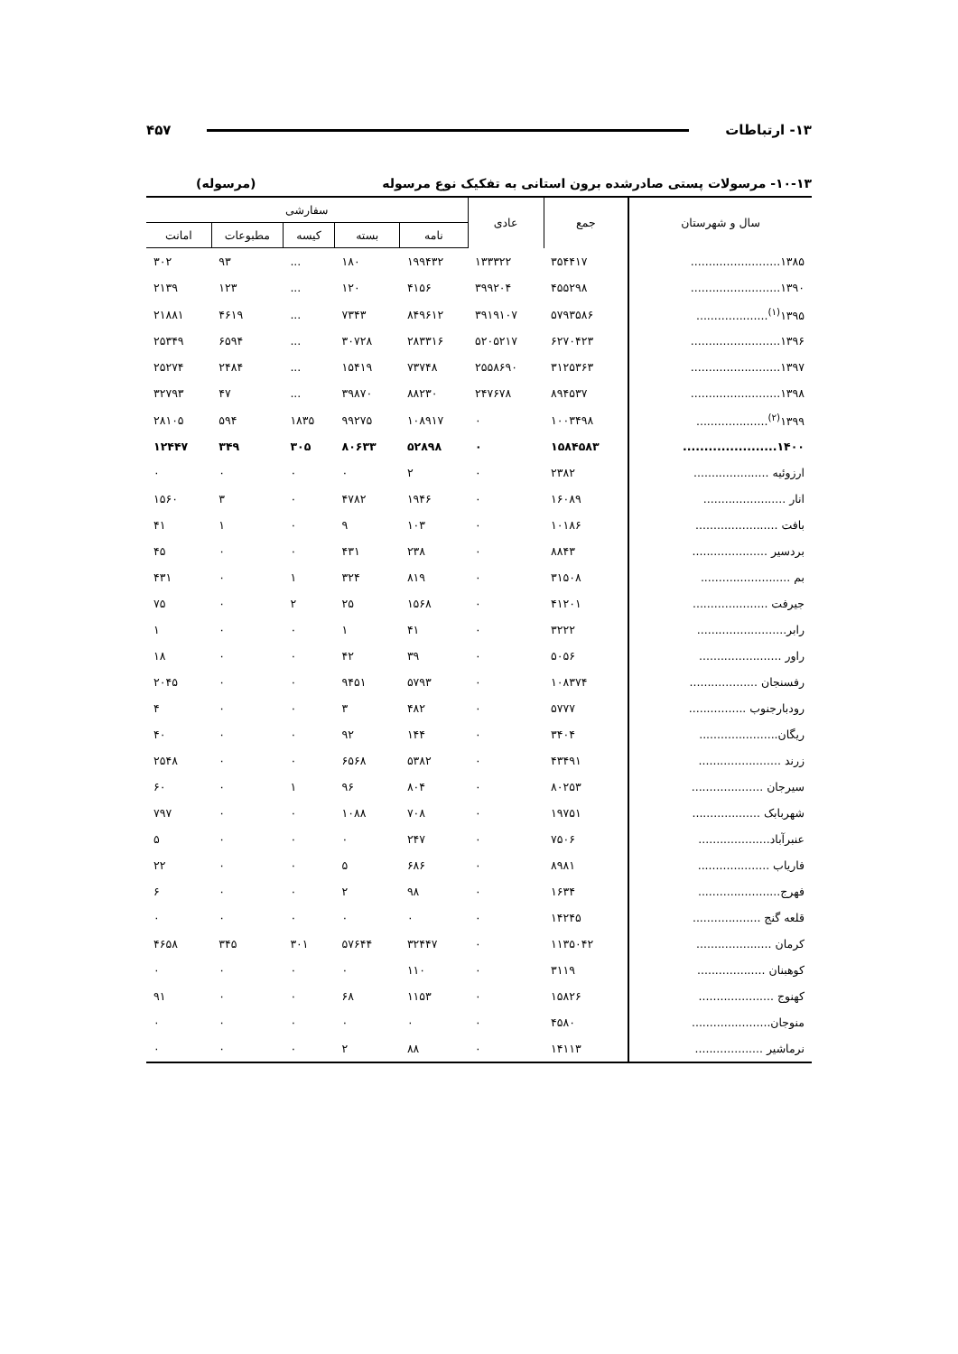۱۳- ارتباطات ۴۵۷
۱۰-۱۳- مرسولات پستی صادرشده برون استانی به تفکیک نوع مرسوله (مرسوله)
| سال و شهرستان | جمع | عادی | سفارشی | | | | |
| --- | --- | --- | --- | --- | --- | --- | --- |
| | | | نامه | بسته | کیسه | مطبوعات | امانت |
| ۱۳۸۵......................... | ۳۵۴۴۱۷ | ۱۳۳۳۲۲ | ۱۹۹۴۳۲ | ۱۸۰ | ... | ۹۳ | ۳۰۲ |
| ۱۳۹۰......................... | ۴۵۵۲۹۸ | ۳۹۹۲۰۴ | ۴۱۵۶ | ۱۲۰ | ... | ۱۲۳ | ۲۱۳۹ |
| ۱۳۹۵<sup>(۱)</sup>.................... | ۵۷۹۳۵۸۶ | ۳۹۱۹۱۰۷ | ۸۴۹۶۱۲ | ۷۳۴۳ | ... | ۴۶۱۹ | ۲۱۸۸۱ |
| ۱۳۹۶......................... | ۶۲۷۰۴۲۳ | ۵۲۰۵۲۱۷ | ۲۸۳۳۱۶ | ۳۰۷۲۸ | ... | ۶۵۹۴ | ۲۵۳۴۹ |
| ۱۳۹۷......................... | ۳۱۲۵۳۶۳ | ۲۵۵۸۶۹۰ | ۷۳۷۴۸ | ۱۵۴۱۹ | ... | ۲۴۸۴ | ۲۵۲۷۴ |
| ۱۳۹۸......................... | ۸۹۴۵۳۷ | ۲۴۷۶۷۸ | ۸۸۲۳۰ | ۳۹۸۷۰ | ... | ۴۷ | ۳۲۷۹۳ |
| ۱۳۹۹<sup>(۲)</sup>.................... | ۱۰۰۳۴۹۸ | ۰ | ۱۰۸۹۱۷ | ۹۹۲۷۵ | ۱۸۳۵ | ۵۹۴ | ۲۸۱۰۵ |
| ۱۴۰۰...................... | ۱۵۸۴۵۸۳ | ۰ | ۵۲۸۹۸ | ۸۰۶۳۳ | ۳۰۵ | ۳۴۹ | ۱۲۴۴۷ |
| ارزوئیه ..................... | ۲۳۸۲ | ۰ | ۲ | ۰ | ۰ | ۰ | ۰ |
| انار ....................... | ۱۶۰۸۹ | ۰ | ۱۹۴۶ | ۴۷۸۲ | ۰ | ۳ | ۱۵۶۰ |
| بافت ....................... | ۱۰۱۸۶ | ۰ | ۱۰۳ | ۹ | ۰ | ۱ | ۴۱ |
| بردسیر ..................... | ۸۸۴۳ | ۰ | ۲۳۸ | ۴۳۱ | ۰ | ۰ | ۴۵ |
| بم ......................... | ۳۱۵۰۸ | ۰ | ۸۱۹ | ۳۲۴ | ۱ | ۰ | ۴۳۱ |
| جیرفت ..................... | ۴۱۲۰۱ | ۰ | ۱۵۶۸ | ۲۵ | ۲ | ۰ | ۷۵ |
| رابر......................... | ۳۲۲۲ | ۰ | ۴۱ | ۱ | ۰ | ۰ | ۱ |
| راور ....................... | ۵۰۵۶ | ۰ | ۳۹ | ۴۲ | ۰ | ۰ | ۱۸ |
| رفسنجان ................... | ۱۰۸۳۷۴ | ۰ | ۵۷۹۳ | ۹۴۵۱ | ۰ | ۰ | ۲۰۴۵ |
| رودبارجنوب ................ | ۵۷۷۷ | ۰ | ۴۸۲ | ۳ | ۰ | ۰ | ۴ |
| ریگان...................... | ۳۴۰۴ | ۰ | ۱۴۴ | ۹۲ | ۰ | ۰ | ۴۰ |
| زرند ....................... | ۴۳۴۹۱ | ۰ | ۵۳۸۲ | ۶۵۶۸ | ۰ | ۰ | ۲۵۴۸ |
| سیرجان .................... | ۸۰۲۵۳ | ۰ | ۸۰۴ | ۹۶ | ۱ | ۰ | ۶۰ |
| شهربابک ................... | ۱۹۷۵۱ | ۰ | ۷۰۸ | ۱۰۸۸ | ۰ | ۰ | ۷۹۷ |
| عنبرآباد.................... | ۷۵۰۶ | ۰ | ۲۴۷ | ۰ | ۰ | ۰ | ۵ |
| فاریاب .................... | ۸۹۸۱ | ۰ | ۶۸۶ | ۵ | ۰ | ۰ | ۲۲ |
| فهرج....................... | ۱۶۳۴ | ۰ | ۹۸ | ۲ | ۰ | ۰ | ۶ |
| قلعه گنج ................... | ۱۴۲۴۵ | ۰ | ۰ | ۰ | ۰ | ۰ | ۰ |
| کرمان ..................... | ۱۱۳۵۰۴۲ | ۰ | ۳۲۴۴۷ | ۵۷۶۴۴ | ۳۰۱ | ۳۴۵ | ۴۶۵۸ |
| کوهبنان ................... | ۳۱۱۹ | ۰ | ۱۱۰ | ۰ | ۰ | ۰ | ۰ |
| کهنوج ..................... | ۱۵۸۲۶ | ۰ | ۱۱۵۳ | ۶۸ | ۰ | ۰ | ۹۱ |
| منوجان...................... | ۴۵۸۰ | ۰ | ۰ | ۰ | ۰ | ۰ | ۰ |
| نرماشیر ................... | ۱۴۱۱۳ | ۰ | ۸۸ | ۲ | ۰ | ۰ | ۰ |